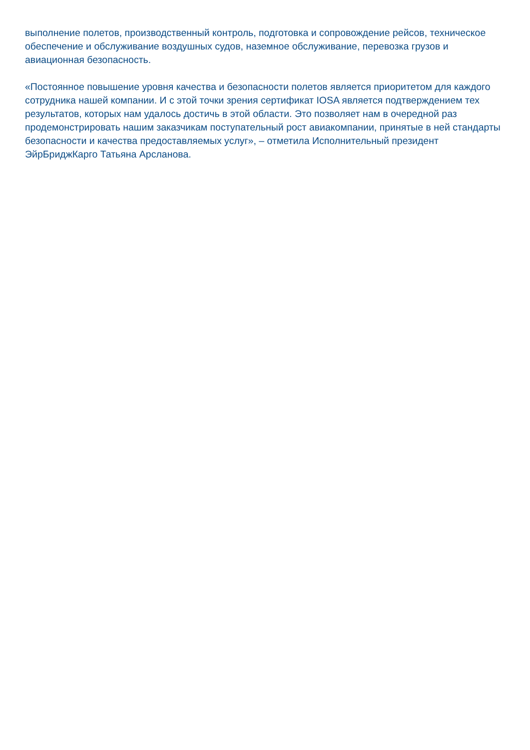выполнение полетов, производственный контроль, подготовка и сопровождение рейсов, техническое обеспечение и обслуживание воздушных судов, наземное обслуживание, перевозка грузов и авиационная безопасность.
«Постоянное повышение уровня качества и безопасности полетов является приоритетом для каждого сотрудника нашей компании. И с этой точки зрения сертификат IOSA является подтверждением тех результатов, которых нам удалось достичь в этой области. Это позволяет нам в очередной раз продемонстрировать нашим заказчикам поступательный рост авиакомпании, принятые в ней стандарты безопасности и качества предоставляемых услуг», – отметила Исполнительный президент ЭйрБриджКарго Татьяна Арсланова.